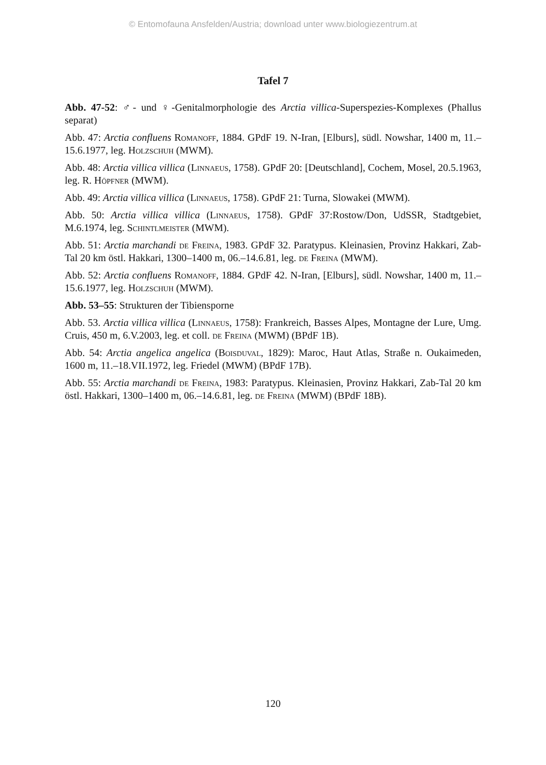© Entomofauna Ansfelden/Austria; download unter www.biologiezentrum.at
Tafel 7
Abb. 47-52: ♂- und ♀-Genitalmorphologie des Arctia villica-Superspezies-Komplexes (Phallus separat)
Abb. 47: Arctia confluens Romanoff, 1884. GPdF 19. N-Iran, [Elburs], südl. Nowshar, 1400 m, 11.–15.6.1977, leg. Holzschuh (MWM).
Abb. 48: Arctia villica villica (Linnaeus, 1758). GPdF 20: [Deutschland], Cochem, Mosel, 20.5.1963, leg. R. Höpfner (MWM).
Abb. 49: Arctia villica villica (Linnaeus, 1758). GPdF 21: Turna, Slowakei (MWM).
Abb. 50: Arctia villica villica (Linnaeus, 1758). GPdF 37:Rostow/Don, UdSSR, Stadtgebiet, M.6.1974, leg. Schintlmeister (MWM).
Abb. 51: Arctia marchandi de Freina, 1983. GPdF 32. Paratypus. Kleinasien, Provinz Hakkari, Zab-Tal 20 km östl. Hakkari, 1300–1400 m, 06.–14.6.81, leg. de Freina (MWM).
Abb. 52: Arctia confluens Romanoff, 1884. GPdF 42. N-Iran, [Elburs], südl. Nowshar, 1400 m, 11.–15.6.1977, leg. Holzschuh (MWM).
Abb. 53–55: Strukturen der Tibiensporne
Abb. 53. Arctia villica villica (Linnaeus, 1758): Frankreich, Basses Alpes, Montagne der Lure, Umg. Cruis, 450 m, 6.V.2003, leg. et coll. de Freina (MWM) (BPdF 1B).
Abb. 54: Arctia angelica angelica (Boisduval, 1829): Maroc, Haut Atlas, Straße n. Oukaimeden, 1600 m, 11.–18.VII.1972, leg. Friedel (MWM) (BPdF 17B).
Abb. 55: Arctia marchandi de Freina, 1983: Paratypus. Kleinasien, Provinz Hakkari, Zab-Tal 20 km östl. Hakkari, 1300–1400 m, 06.–14.6.81, leg. de Freina (MWM) (BPdF 18B).
120